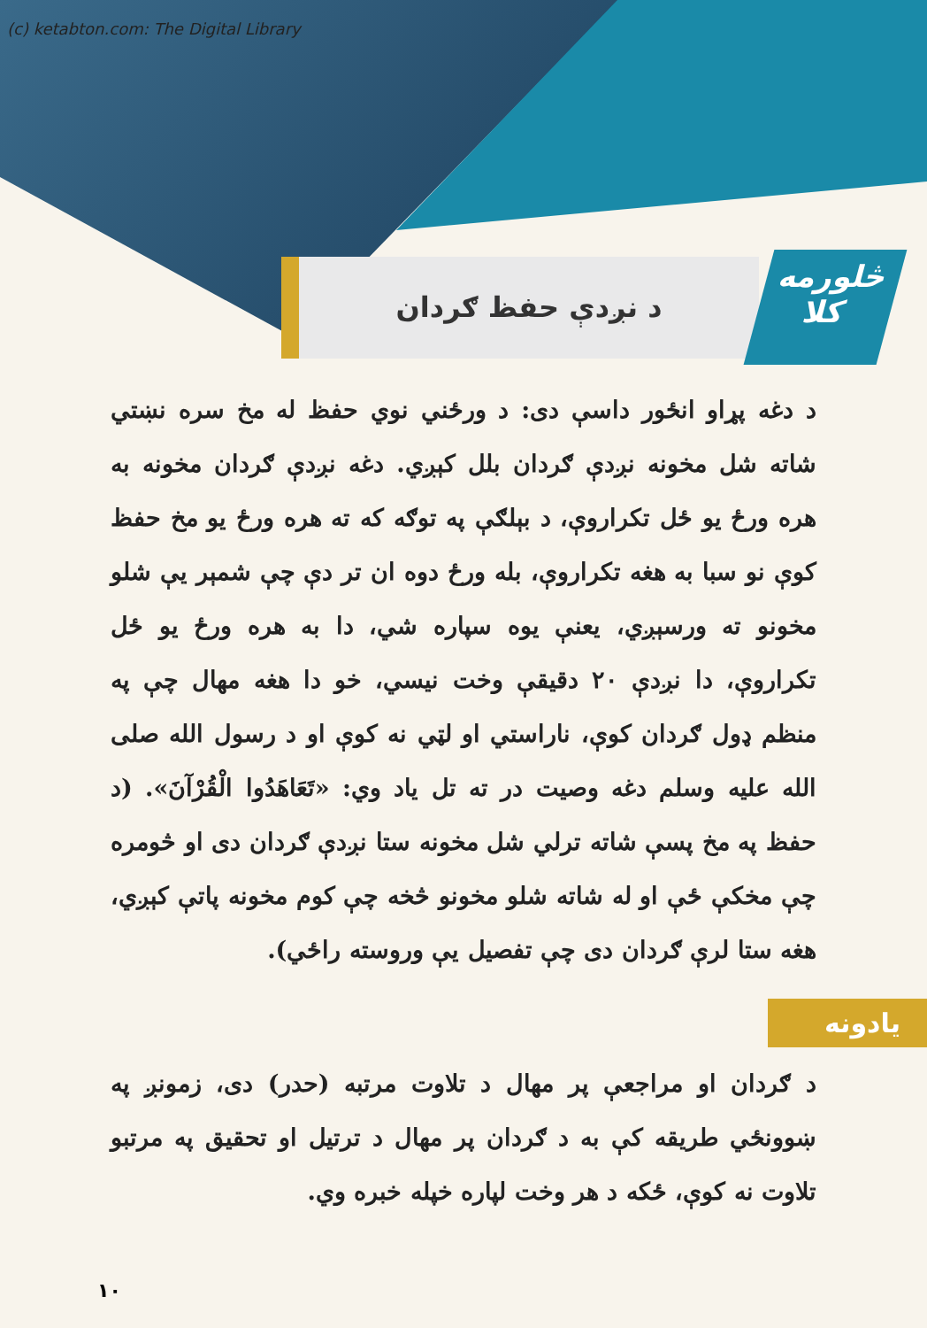(c) ketabton.com: The Digital Library
څلورمه
کلا
د نږدې حفظ ګردان
د دغه پړاو انځور داسې دی: د ورځني نوي حفظ له مخ سره نښتي شاته شل مخونه نږدې ګردان بلل کېږي. دغه نږدې ګردان مخونه به هره ورځ يو ځل تکراروې، د بېلګې په توګه که ته هره ورځ يو مخ حفظ کوې نو سبا به هغه تکراروې، بله ورځ دوه ان تر دې چې شمېر يې شلو مخونو ته ورسېږي، يعنې يوه سپاره شي، دا به هره ورځ يو ځل تکراروې، دا نږدې ۲۰ دقيقې وخت نيسي، خو دا هغه مهال چې په منظم ډول ګردان کوې، ناراستي او لټي نه کوې او د رسول الله صلی الله عليه وسلم دغه وصيت در ته تل ياد وي: «تَعَاهَدُوا الْقُرْآنَ». (د حفظ په مخ پسې شاته ترلي شل مخونه ستا نږدې ګردان دی او څومره چې مخکې ځې او له شاته شلو مخونو څخه چې کوم مخونه پاتې کېږي، هغه ستا لرې ګردان دی چې تفصيل يې وروسته راځي).
يادونه
د ګردان او مراجعې پر مهال د تلاوت مرتبه (حدر) دی، زمونږ په ښوونځي طريقه کې به د ګردان پر مهال د ترتيل او تحقيق په مرتبو تلاوت نه کوې، ځکه د هر وخت لپاره خپله خبره وي.
۱۰